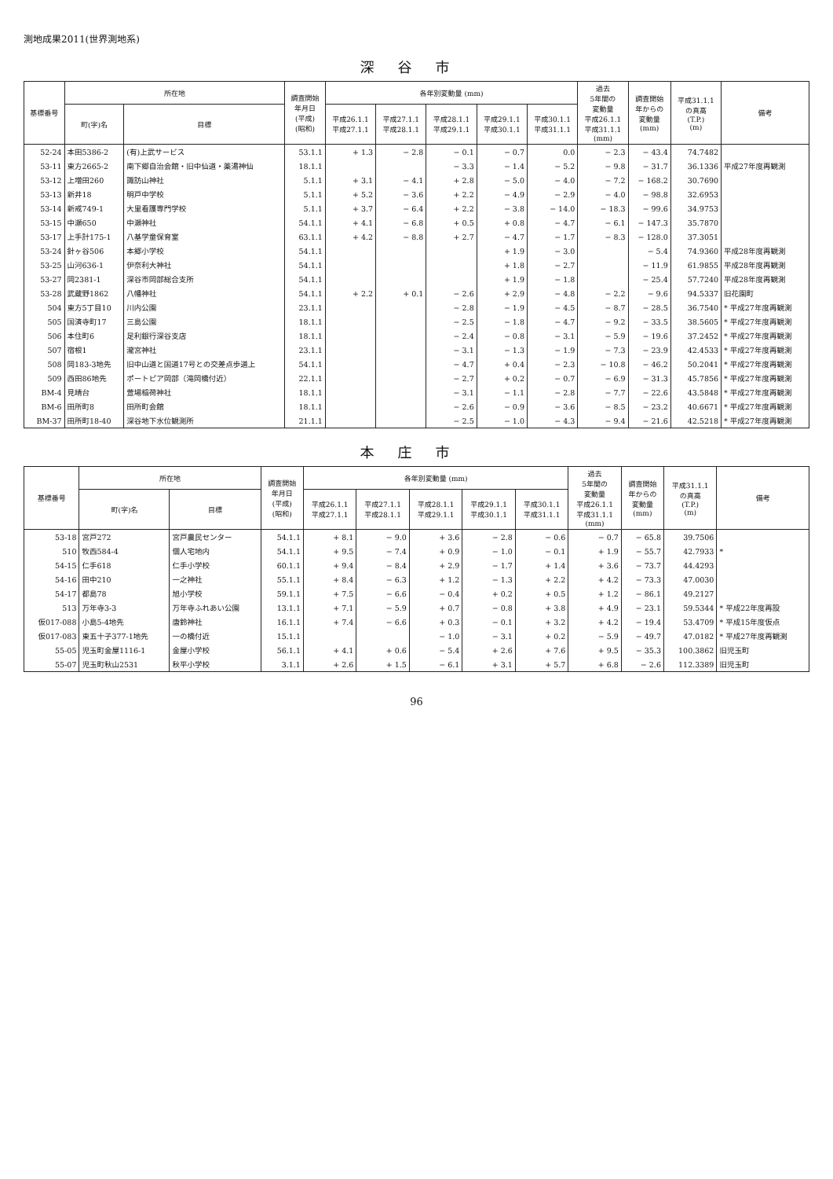測地成果2011(世界測地系)
深谷市
| 基標番号 | 所在地 | | 調査開始 年月日 (平成) (昭和) | 各年別変動量 (mm) | | | | | 過去 5年間の 変動量 平成26.1.1 平成31.1.1 (mm) | 調査開始 年からの 変動量 (mm) | 平成31.1.1 の真高 (T.P.) (m) | 備考 |
| --- | --- | --- | --- | --- | --- | --- | --- | --- | --- | --- | --- | --- |
| | 町(字)名 | 目標 | | 平成26.1.1 平成27.1.1 | 平成27.1.1 平成28.1.1 | 平成28.1.1 平成29.1.1 | 平成29.1.1 平成30.1.1 | 平成30.1.1 平成31.1.1 | | | | |
| 52-24 | 本田5386-2 | (有)上武サービス | 53.1.1 | + 1.3 | − 2.8 | − 0.1 | − 0.7 | 0.0 | − 2.3 | − 43.4 | 74.7482 | |
| 53-11 | 東方2665-2 | 南下郷自治会館・旧中仙道・薬湯神仙 | 18.1.1 | | | − 3.3 | − 1.4 | − 5.2 | − 9.8 | − 31.7 | 36.1336 | 平成27年度再観測 |
| 53-12 | 上増田260 | 諏訪山神社 | 5.1.1 | + 3.1 | − 4.1 | + 2.8 | − 5.0 | − 4.0 | − 7.2 | − 168.2 | 30.7690 | |
| 53-13 | 新井18 | 明戸中学校 | 5.1.1 | + 5.2 | − 3.6 | + 2.2 | − 4.9 | − 2.9 | − 4.0 | − 98.8 | 32.6953 | |
| 53-14 | 新戒749-1 | 大里看護専門学校 | 5.1.1 | + 3.7 | − 6.4 | + 2.2 | − 3.8 | − 14.0 | − 18.3 | − 99.6 | 34.9753 | |
| 53-15 | 中瀬650 | 中瀬神社 | 54.1.1 | + 4.1 | − 6.8 | + 0.5 | + 0.8 | − 4.7 | − 6.1 | − 147.3 | 35.7870 | |
| 53-17 | 上手計175-1 | 八基学童保育室 | 63.1.1 | + 4.2 | − 8.8 | + 2.7 | − 4.7 | − 1.7 | − 8.3 | − 128.0 | 37.3051 | |
| 53-24 | 針ヶ谷506 | 本郷小学校 | 54.1.1 | | | | + 1.9 | − 3.0 | | − 5.4 | 74.9360 | 平成28年度再観測 |
| 53-25 | 山河636-1 | 伊奈利大神社 | 54.1.1 | | | | + 1.8 | − 2.7 | | − 11.9 | 61.9855 | 平成28年度再観測 |
| 53-27 | 岡2381-1 | 深谷市岡部総合支所 | 54.1.1 | | | | + 1.9 | − 1.8 | | − 25.4 | 57.7240 | 平成28年度再観測 |
| 53-28 | 武蔵野1862 | 八幡神社 | 54.1.1 | + 2.2 | + 0.1 | − 2.6 | + 2.9 | − 4.8 | − 2.2 | − 9.6 | 94.5337 | 旧花園町 |
| 504 | 東方5丁目10 | 川内公園 | 23.1.1 | | | − 2.8 | − 1.9 | − 4.5 | − 8.7 | − 28.5 | 36.7540 | * 平成27年度再観測 |
| 505 | 国済寺町17 | 三島公園 | 18.1.1 | | | − 2.5 | − 1.8 | − 4.7 | − 9.2 | − 33.5 | 38.5605 | * 平成27年度再観測 |
| 506 | 本住町6 | 足利銀行深谷支店 | 18.1.1 | | | − 2.4 | − 0.8 | − 3.1 | − 5.9 | − 19.6 | 37.2452 | * 平成27年度再観測 |
| 507 | 宿根1 | 瀧宮神社 | 23.1.1 | | | − 3.1 | − 1.3 | − 1.9 | − 7.3 | − 23.9 | 42.4533 | * 平成27年度再観測 |
| 508 | 岡183-3地先 | 旧中山道と国道17号との交差点歩道上 | 54.1.1 | | | − 4.7 | + 0.4 | − 2.3 | − 10.8 | − 46.2 | 50.2041 | * 平成27年度再観測 |
| 509 | 西田86地先 | ポートピア岡部（滝岡橋付近） | 22.1.1 | | | − 2.7 | + 0.2 | − 0.7 | − 6.9 | − 31.3 | 45.7856 | * 平成27年度再観測 |
| BM-4 | 見晴台 | 萱場稲荷神社 | 18.1.1 | | | − 3.1 | − 1.1 | − 2.8 | − 7.7 | − 22.6 | 43.5848 | * 平成27年度再観測 |
| BM-6 | 田所町8 | 田所町会館 | 18.1.1 | | | − 2.6 | − 0.9 | − 3.6 | − 8.5 | − 23.2 | 40.6671 | * 平成27年度再観測 |
| BM-37 | 田所町18-40 | 深谷地下水位観測所 | 21.1.1 | | | − 2.5 | − 1.0 | − 4.3 | − 9.4 | − 21.6 | 42.5218 | * 平成27年度再観測 |
本庄市
| 基標番号 | 所在地 | | 調査開始 年月日 (平成) (昭和) | 各年別変動量 (mm) | | | | | 過去 5年間の 変動量 平成26.1.1 平成31.1.1 (mm) | 調査開始 年からの 変動量 (mm) | 平成31.1.1 の真高 (T.P.) (m) | 備考 |
| --- | --- | --- | --- | --- | --- | --- | --- | --- | --- | --- | --- | --- |
| | 町(字)名 | 目標 | | 平成26.1.1 平成27.1.1 | 平成27.1.1 平成28.1.1 | 平成28.1.1 平成29.1.1 | 平成29.1.1 平成30.1.1 | 平成30.1.1 平成31.1.1 | | | | |
| 53-18 | 宮戸272 | 宮戸農民センター | 54.1.1 | + 8.1 | − 9.0 | + 3.6 | − 2.8 | − 0.6 | − 0.7 | − 65.8 | 39.7506 | |
| 510 | 牧西584-4 | 個人宅地内 | 54.1.1 | + 9.5 | − 7.4 | + 0.9 | − 1.0 | − 0.1 | + 1.9 | − 55.7 | 42.7933 | * |
| 54-15 | 仁手618 | 仁手小学校 | 60.1.1 | + 9.4 | − 8.4 | + 2.9 | − 1.7 | + 1.4 | + 3.6 | − 73.7 | 44.4293 | |
| 54-16 | 田中210 | 一之神社 | 55.1.1 | + 8.4 | − 6.3 | + 1.2 | − 1.3 | + 2.2 | + 4.2 | − 73.3 | 47.0030 | |
| 54-17 | 都島78 | 旭小学校 | 59.1.1 | + 7.5 | − 6.6 | − 0.4 | + 0.2 | + 0.5 | + 1.2 | − 86.1 | 49.2127 | |
| 513 | 万年寺3-3 | 万年寺ふれあい公園 | 13.1.1 | + 7.1 | − 5.9 | + 0.7 | − 0.8 | + 3.8 | + 4.9 | − 23.1 | 59.5344 | * 平成22年度再設 |
| 仮017-088 | 小島5-4地先 | 唐鈴神社 | 16.1.1 | + 7.4 | − 6.6 | + 0.3 | − 0.1 | + 3.2 | + 4.2 | − 19.4 | 53.4709 | * 平成15年度仮点 |
| 仮017-083 | 東五十子377-1地先 | 一の橋付近 | 15.1.1 | | | − 1.0 | − 3.1 | + 0.2 | − 5.9 | − 49.7 | 47.0182 | * 平成27年度再観測 |
| 55-05 | 児玉町金屋1116-1 | 金屋小学校 | 56.1.1 | + 4.1 | + 0.6 | − 5.4 | + 2.6 | + 7.6 | + 9.5 | − 35.3 | 100.3862 | 旧児玉町 |
| 55-07 | 児玉町秋山2531 | 秋平小学校 | 3.1.1 | + 2.6 | + 1.5 | − 6.1 | + 3.1 | + 5.7 | + 6.8 | − 2.6 | 112.3389 | 旧児玉町 |
96